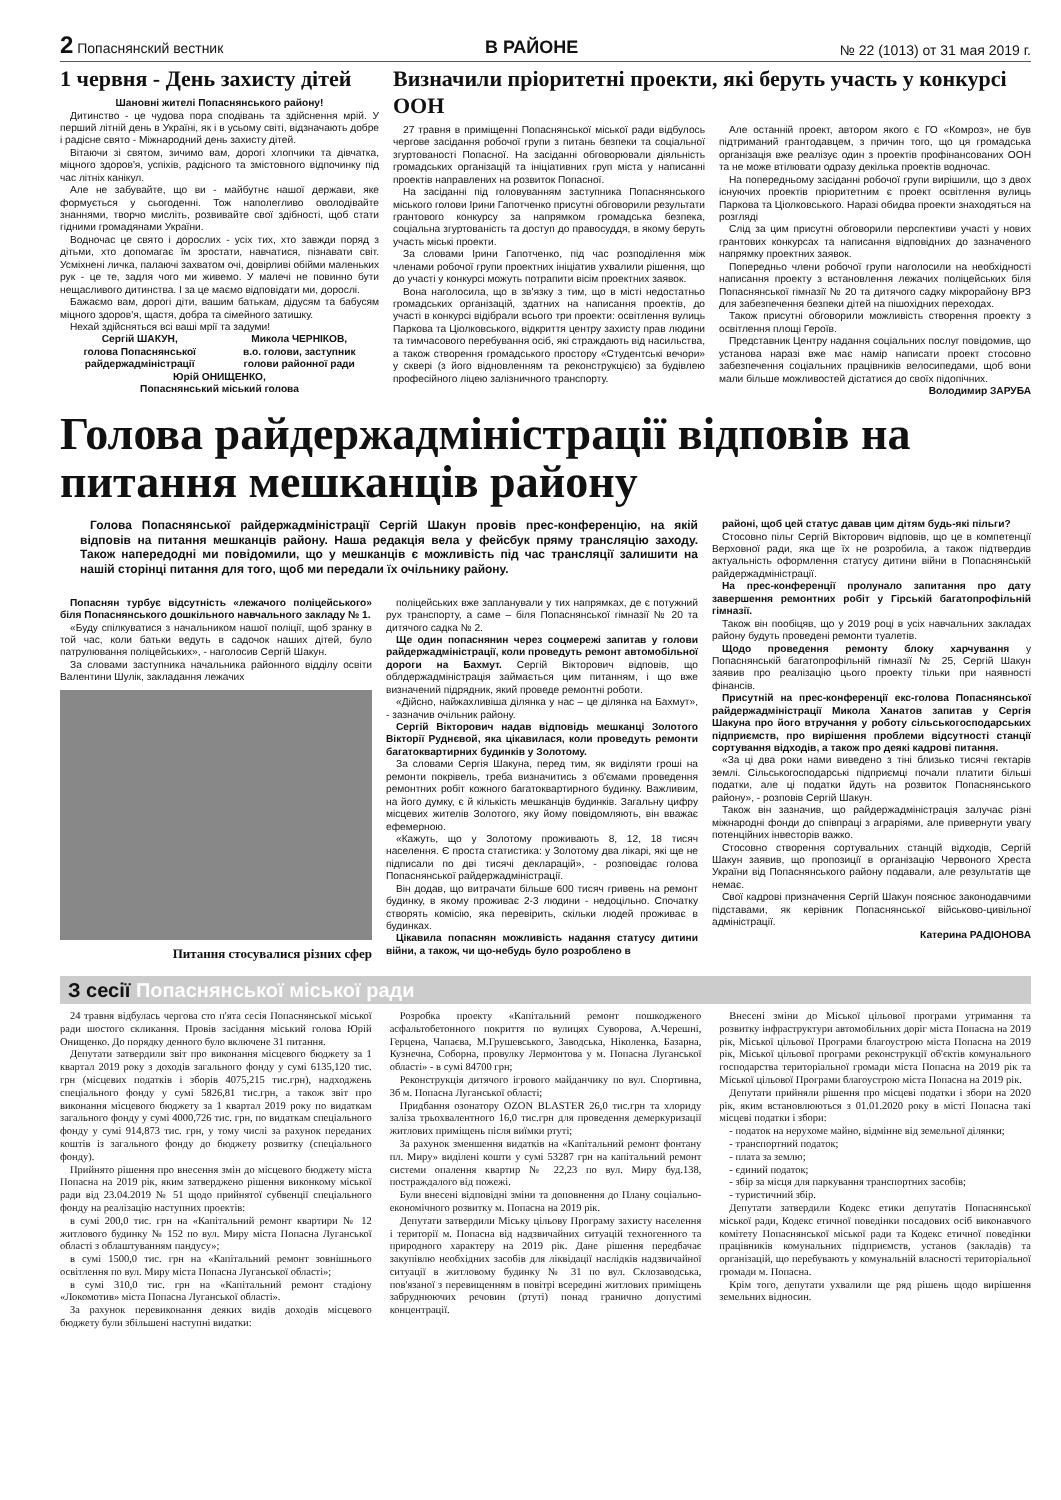2 Попаснянский вестник В РАЙОНЕ № 22 (1013) от 31 мая 2019 г.
1 червня - День захисту дітей
Шановні жителі Попаснянського району!
Дитинство - це чудова пора сподівань та здійснення мрій. У перший літній день в Україні, як і в усьому світі, відзначають добре і радісне свято - Міжнародний день захисту дітей.
Вітаючи зі святом, зичимо вам, дорогі хлопчики та дівчатка, міцного здоров'я, успіхів, радісного та змістовного відпочинку під час літніх канікул.
Але не забувайте, що ви - майбутнє нашої держави, яке формується у сьогоденні. Тож наполегливо оволодівайте знаннями, творчо мисліть, розвивайте свої здібності, щоб стати гідними громадянами України.
Водночас це свято і дорослих - усіх тих, хто завжди поряд з дітьми, хто допомагає їм зростати, навчатися, пізнавати світ. Усміхнені личка, палаючі захватом очі, довірливі обійми маленьких рук - це те, задля чого ми живемо. У малечі не повинно бути нещасливого дитинства. І за це маємо відповідати ми, дорослі.
Бажаємо вам, дорогі діти, вашим батькам, дідусям та бабусям міцного здоров'я, щастя, добра та сімейного затишку.
Нехай здійсняться всі ваші мрії та задуми!
Сергій ШАКУН,
голова Попаснянської
райдержадміністрації
Микола ЧЕРНІКОВ,
в.о. голови, заступник
голови районної ради
Юрій ОНИЩЕНКО,
Попаснянський міський голова
Визначили пріоритетні проекти, які беруть участь у конкурсі ООН
27 травня в приміщенні Попаснянської міської ради відбулось чергове засідання робочої групи з питань безпеки та соціальної згуртованості Попасної. На засіданні обговорювали діяльність громадських організацій та ініціативних груп міста у написанні проектів направлених на розвиток Попасної.
На засіданні під головуванням заступника Попаснянського міського голови Ірини Гапотченко присутні обговорили результати грантового конкурсу за напрямком громадська безпека, соціальна згуртованість та доступ до правосуддя, в якому беруть участь міські проекти.
За словами Ірини Гапотченко, під час розподілення між членами робочої групи проектних ініціатив ухвалили рішення, що до участі у конкурсі можуть потрапити вісім проектних заявок.
Вона наголосила, що в зв'язку з тим, що в місті недостатньо громадських організацій, здатних на написання проектів, до участі в конкурсі відібрали всього три проекти: освітлення вулиць Паркова та Ціолковського, відкриття центру захисту прав людини та тимчасового перебування осіб, які страждають від насильства, а також створення громадського простору «Студентські вечори» у сквері (з його відновленням та реконструкцією) за будівлею професійного ліцею залізничного транспорту.
Але останній проект, автором якого є ГО «Комроз», не був підтриманий грантодавцем, з причин того, що ця громадська організація вже реалізує один з проектів профінансованих ООН та не може втілювати одразу декілька проектів водночас.
На попередньому засіданні робочої групи вирішили, що з двох існуючих проектів пріоритетним є проект освітлення вулиць Паркова та Ціолковського. Наразі обидва проекти знаходяться на розгляді
Слід за цим присутні обговорили перспективи участі у нових грантових конкурсах та написання відповідних до зазначеного напрямку проектних заявок.
Попередньо члени робочої групи наголосили на необхідності написання проекту з встановлення лежачих поліцейських біля Попаснянської гімназії № 20 та дитячого садку мікрорайону ВРЗ для забезпечення безпеки дітей на пішохідних переходах.
Також присутні обговорили можливість створення проекту з освітлення площі Героїв.
Представник Центру надання соціальних послуг повідомив, що установа наразі вже має намір написати проект стосовно забезпечення соціальних працівників велосипедами, щоб вони мали більше можливостей дістатися до своїх підопічних.
Володимир ЗАРУБА
Голова райдержадміністрації відповів на питання мешканців району
Голова Попаснянської райдержадміністрації Сергій Шакун провів прес-конференцію, на якій відповів на питання мешканців району. Наша редакція вела у фейсбук пряму трансляцію заходу. Також напередодні ми повідомили, що у мешканців є можливість під час трансляції залишити на нашій сторінці питання для того, щоб ми передали їх очільнику району.
Попаснян турбує відсутність «лежачого поліцейського» біля Попаснянського дошкільного навчального закладу № 1.
«Буду спілкуватися з начальником нашої поліції, щоб зранку в той час, коли батьки ведуть в садочок наших дітей, було патрулювання поліцейських», - наголосив Сергій Шакун.
За словами заступника начальника районного відділу освіти Валентини Шулік, закладання лежачих
Питання стосувалися різних сфер
поліцейських вже запланували у тих напрямках, де є потужний рух транспорту, а саме – біля Попаснянської гімназії № 20 та дитячого садка № 2.
Ще один попаснянин через соцмережі запитав у голови райдержадміністрації, коли проведуть ремонт автомобільної дороги на Бахмут. Сергій Вікторович відповів, що облдержадміністрація займається цим питанням, і що вже визначений підрядник, який проведе ремонтні роботи.
«Дійсно, найжахливіша ділянка у нас – це ділянка на Бахмут», - зазначив очільник району.
Сергій Вікторович надав відповідь мешканці Золотого Вікторії Руднєвой, яка цікавилася, коли проведуть ремонти багатоквартирних будинків у Золотому.
За словами Сергія Шакуна, перед тим, як виділяти гроші на ремонти покрівель, треба визначитись з об'ємами проведення ремонтних робіт кожного багатоквартирного будинку. Важливим, на його думку, є й кількість мешканців будинків. Загальну цифру місцевих жителів Золотого, яку йому повідомляють, він вважає ефемерною.
«Кажуть, що у Золотому проживають 8, 12, 18 тисяч населення. Є проста статистика: у Золотому два лікарі, які ще не підписали по дві тисячі декларацій», - розповідає голова Попаснянської райдержадміністрації.
Він додав, що витрачати більше 600 тисяч гривень на ремонт будинку, в якому проживає 2-3 людини - недоцільно. Спочатку створять комісію, яка перевірить, скільки людей проживає в будинках.
Цікавила попаснян можливість надання статусу дитини війни, а також, чи що-небудь було розроблено в
районі, щоб цей статус давав цим дітям будь-які пільги?
Стосовно пільг Сергій Вікторович відповів, що це в компетенції Верховної ради, яка ще їх не розробила, а також підтвердив актуальність оформлення статусу дитини війни в Попаснянській райдержадміністрації.
На прес-конференції пролунало запитання про дату завершення ремонтних робіт у Гірській багатопрофільній гімназії.
Також він пообіцяв, що у 2019 році в усіх навчальних закладах району будуть проведені ремонти туалетів.
Щодо проведення ремонту блоку харчування у Попаснянській багатопрофільній гімназії № 25, Сергій Шакун заявив про реалізацію цього проекту тільки при наявності фінансів.
Присутній на прес-конференції екс-голова Попаснянської райдержадміністрації Микола Ханатов запитав у Сергія Шакуна про його втручання у роботу сільськогосподарських підприємств, про вирішення проблеми відсутності станції сортування відходів, а також про деякі кадрові питання.
«За ці два роки нами виведено з тіні близько тисячі гектарів землі. Сільськогосподарські підприємці почали платити більші податки, але ці податки йдуть на розвиток Попаснянського району», - розповів Сергій Шакун.
Також він зазначив, що райдержадміністрація залучає різні міжнародні фонди до співпраці з аграріями, але привернути увагу потенційних інвесторів важко.
Стосовно створення сортувальних станцій відходів, Сергій Шакун заявив, що пропозиції в організацію Червоного Хреста України від Попаснянського району подавали, але результатів ще немає.
Свої кадрові призначення Сергій Шакун пояснює законодавчими підставами, як керівник Попаснянської військово-цивільної адміністрації.
Катерина РАДІОНОВА
З сесії Попаснянської міської ради
24 травня відбулась чергова сто п'ята сесія Попаснянської міської ради шостого скликання. Провів засідання міський голова Юрій Онищенко. До порядку денного було включене 31 питання.
Депутати затвердили звіт про виконання місцевого бюджету за 1 квартал 2019 року з доходів загального фонду у сумі 6135,120 тис. грн (місцевих податків і зборів 4075,215 тис.грн), надходжень спеціального фонду у сумі 5826,81 тис.грн, а також звіт про виконання місцевого бюджету за 1 квартал 2019 року по видаткам загального фонду у сумі 4000,726 тис. грн, по видаткам спеціального фонду у сумі 914,873 тис. грн, у тому числі за рахунок переданих коштів із загального фонду до бюджету розвитку (спеціального фонду).
Прийнято рішення про внесення змін до місцевого бюджету міста Попасна на 2019 рік, яким затверджено рішення виконкому міської ради від 23.04.2019 № 51 щодо прийнятої субвенції спеціального фонду на реалізацію наступних проектів:
в сумі 200,0 тис. грн на «Капітальний ремонт квартири № 12 житлового будинку № 152 по вул. Миру міста Попасна Луганської області з облаштуванням пандусу»;
в сумі 1500,0 тис. грн на «Капітальний ремонт зовнішнього освітлення по вул. Миру міста Попасна Луганської області»;
в сумі 310,0 тис. грн на «Капітальний ремонт стадіону «Локомотив» міста Попасна Луганської області».
За рахунок перевиконання деяких видів доходів місцевого бюджету були збільшені наступні видатки:
Розробка проекту «Капітальний ремонт пошкодженого асфальтобетонного покриття по вулицях Суворова, А.Черешні, Герцена, Чапаєва, М.Грушевського, Заводська, Ніколенка, Базарна, Кузнечна, Соборна, провулку Лермонтова у м. Попасна Луганської області» - в сумі 84700 грн;
Реконструкція дитячого ігрового майданчику по вул. Спортивна, 3б м. Попасна Луганської області;
Придбання озонатору OZON BLASTER 26,0 тис.грн та хлориду заліза трьохвалентного 16,0 тис.грн для проведення демеркуризації житлових приміщень після виїмки ртуті;
За рахунок зменшення видатків на «Капітальний ремонт фонтану пл. Миру» виділені кошти у сумі 53287 грн на капітальний ремонт системи опалення квартир № 22,23 по вул. Миру буд.138, постраждалого від пожежі.
Були внесені відповідні зміни та доповнення до Плану соціально-економічного розвитку м. Попасна на 2019 рік.
Депутати затвердили Міську цільову Програму захисту населення і території м. Попасна від надзвичайних ситуацій техногенного та природного характеру на 2019 рік. Дане рішення передбачає закупівлю необхідних засобів для ліквідації наслідків надзвичайної ситуації в житловому будинку № 31 по вул. Склозаводська, пов'язаної з перевищенням в повітрі всередині житлових приміщень забруднюючих речовин (ртуті) понад гранично допустимі концентрації.
Внесені зміни до Міської цільової програми утримання та розвитку інфраструктури автомобільних доріг міста Попасна на 2019 рік, Міської цільової Програми благоустрою міста Попасна на 2019 рік, Міської цільової програми реконструкції об'єктів комунального господарства територіальної громади міста Попасна на 2019 рік та Міської цільової Програми благоустрою міста Попасна на 2019 рік.
Депутати прийняли рішення про місцеві податки і збори на 2020 рік, яким встановлюються з 01.01.2020 року в місті Попасна такі місцеві податки і збори:
- податок на нерухоме майно, відмінне від земельної ділянки;
- транспортний податок;
- плата за землю;
- єдиний податок;
- збір за місця для паркування транспортних засобів;
- туристичний збір.
Депутати затвердили Кодекс етики депутатів Попаснянської міської ради, Кодекс етичної поведінки посадових осіб виконавчого комітету Попаснянської міської ради та Кодекс етичної поведінки працівників комунальних підприємств, установ (закладів) та організацій, що перебувають у комунальній власності територіальної громади м. Попасна.
Крім того, депутати ухвалили ще ряд рішень щодо вирішення земельних відносин.